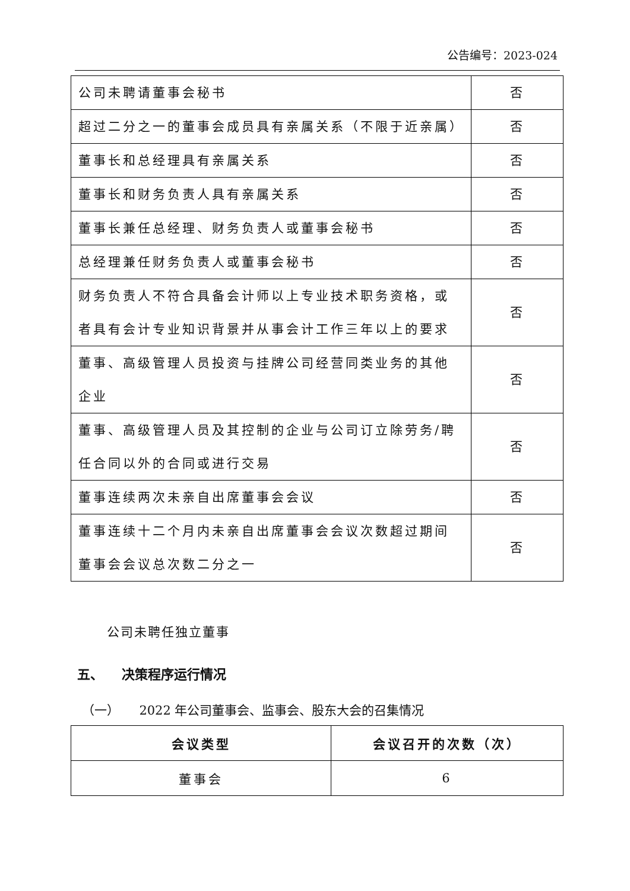公告编号：2023-024
| 公司未聘请董事会秘书 | 否 |
| 超过二分之一的董事会成员具有亲属关系（不限于近亲属） | 否 |
| 董事长和总经理具有亲属关系 | 否 |
| 董事长和财务负责人具有亲属关系 | 否 |
| 董事长兼任总经理、财务负责人或董事会秘书 | 否 |
| 总经理兼任财务负责人或董事会秘书 | 否 |
| 财务负责人不符合具备会计师以上专业技术职务资格，或者具有会计专业知识背景并从事会计工作三年以上的要求 | 否 |
| 董事、高级管理人员投资与挂牌公司经营同类业务的其他企业 | 否 |
| 董事、高级管理人员及其控制的企业与公司订立除劳务/聘任合同以外的合同或进行交易 | 否 |
| 董事连续两次未亲自出席董事会会议 | 否 |
| 董事连续十二个月内未亲自出席董事会会议次数超过期间董事会会议总次数二分之一 | 否 |
公司未聘任独立董事
五、 决策程序运行情况
（一） 2022 年公司董事会、监事会、股东大会的召集情况
| 会议类型 | 会议召开的次数（次） |
| --- | --- |
| 董事会 | 6 |